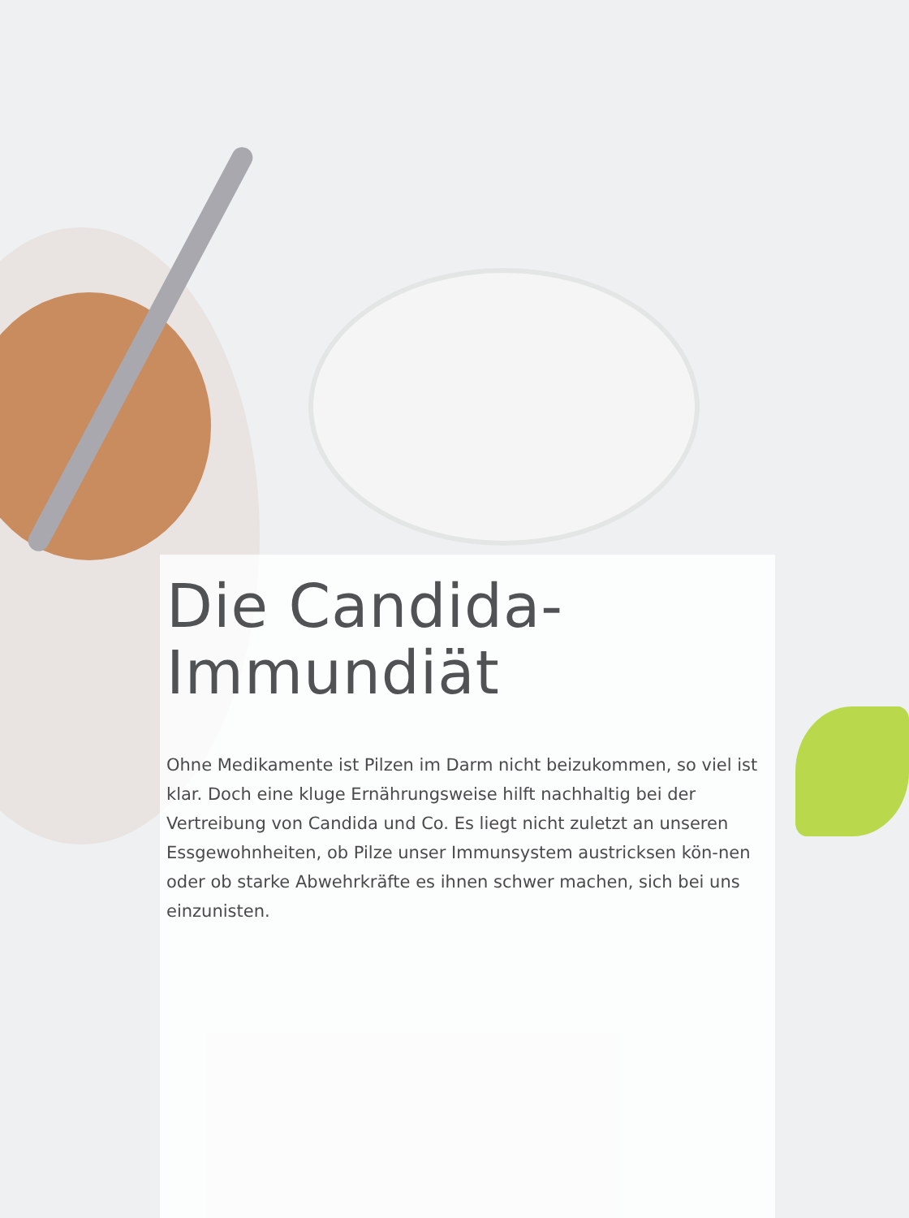Die Candida-
Immundiät
Ohne Medikamente ist Pilzen im Darm nicht beizukommen, so viel ist klar. Doch eine kluge Ernährungsweise hilft nachhaltig bei der Vertreibung von Candida und Co. Es liegt nicht zuletzt an unseren Essgewohnheiten, ob Pilze unser Immunsystem austricksen kön-nen oder ob starke Abwehrkräfte es ihnen schwer machen, sich bei uns einzunisten.